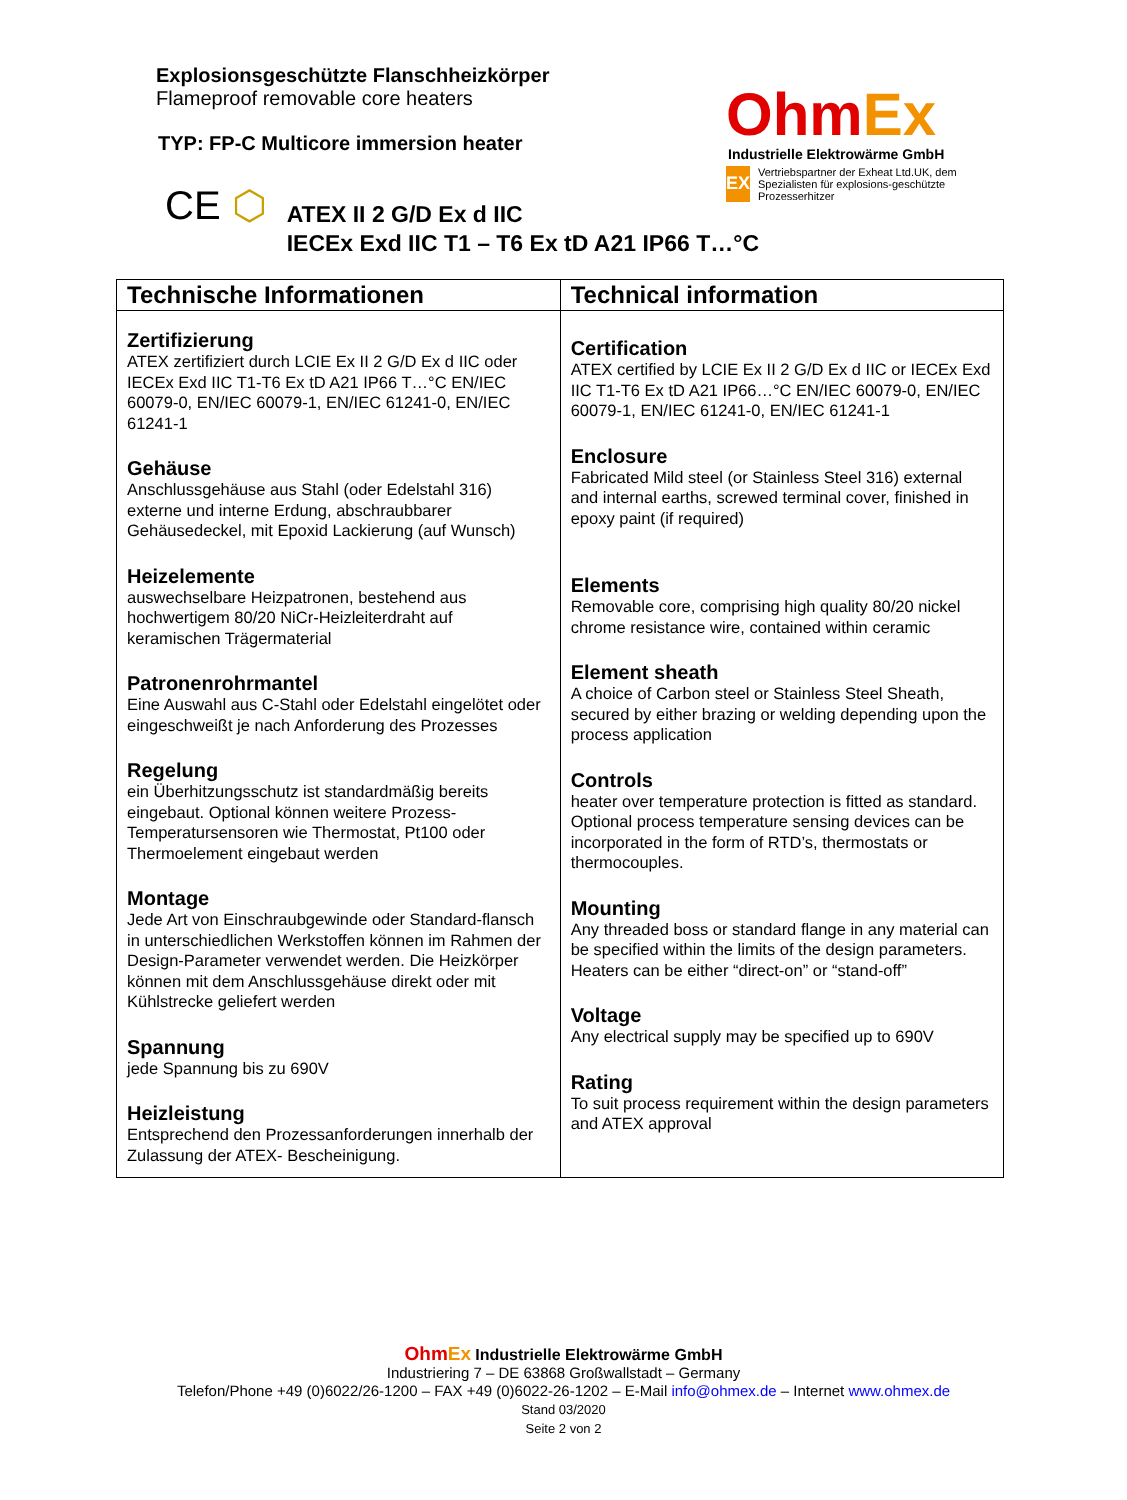Explosionsgeschützte Flanschheizkörper
Flameproof removable core heaters
TYP: FP-C Multicore immersion heater
OhmEx
Industrielle Elektrowärme GmbH
EX
Vertriebspartner der Exheat Ltd.UK, dem Spezialisten für explosions-geschützte Prozesserhitzer
CE ⬡
ATEX II 2 G/D Ex d IIC
IECEx Exd IIC T1 – T6 Ex tD A21 IP66 T…°C
| Technische Informationen | Technical information |
| --- | --- |
| Zertifizierung ATEX zertifiziert durch LCIE Ex II 2 G/D Ex d IIC oder IECEx Exd IIC T1-T6 Ex tD A21 IP66 T…°C EN/IEC 60079-0, EN/IEC 60079-1, EN/IEC 61241-0, EN/IEC 61241-1 Gehäuse Anschlussgehäuse aus Stahl (oder Edelstahl 316) externe und interne Erdung, abschraubbarer Gehäusedeckel, mit Epoxid Lackierung (auf Wunsch) Heizelemente auswechselbare Heizpatronen, bestehend aus hochwertigem 80/20 NiCr-Heizleiterdraht auf keramischen Trägermaterial Patronenrohrmantel Eine Auswahl aus C-Stahl oder Edelstahl eingelötet oder eingeschweißt je nach Anforderung des Prozesses Regelung ein Überhitzungsschutz ist standardmäßig bereits eingebaut. Optional können weitere Prozess-Temperatursensoren wie Thermostat, Pt100 oder Thermoelement eingebaut werden Montage Jede Art von Einschraubgewinde oder Standard-flansch in unterschiedlichen Werkstoffen können im Rahmen der Design-Parameter verwendet werden. Die Heizkörper können mit dem Anschlussgehäuse direkt oder mit Kühlstrecke geliefert werden Spannung jede Spannung bis zu 690V Heizleistung Entsprechend den Prozessanforderungen innerhalb der Zulassung der ATEX- Bescheinigung. | Certification ATEX certified by LCIE Ex II 2 G/D Ex d IIC or IECEx Exd IIC T1-T6 Ex tD A21 IP66…°C EN/IEC 60079-0, EN/IEC 60079-1, EN/IEC 61241-0, EN/IEC 61241-1 Enclosure Fabricated Mild steel (or Stainless Steel 316) external and internal earths, screwed terminal cover, finished in epoxy paint (if required) Elements Removable core, comprising high quality 80/20 nickel chrome resistance wire, contained within ceramic Element sheath A choice of Carbon steel or Stainless Steel Sheath, secured by either brazing or welding depending upon the process application Controls heater over temperature protection is fitted as standard. Optional process temperature sensing devices can be incorporated in the form of RTD’s, thermostats or thermocouples. Mounting Any threaded boss or standard flange in any material can be specified within the limits of the design parameters. Heaters can be either “direct-on” or “stand-off” Voltage Any electrical supply may be specified up to 690V Rating To suit process requirement within the design parameters and ATEX approval |
Ohm Ex Industrielle Elektrowärme GmbH
Industriering 7 – DE 63868 Großwallstadt – Germany
Telefon/Phone +49 (0)6022/26-1200 – FAX +49 (0)6022-26-1202 – E-Mail info@ohmex.de – Internet www.ohmex.de
Stand 03/2020
Seite 2 von 2